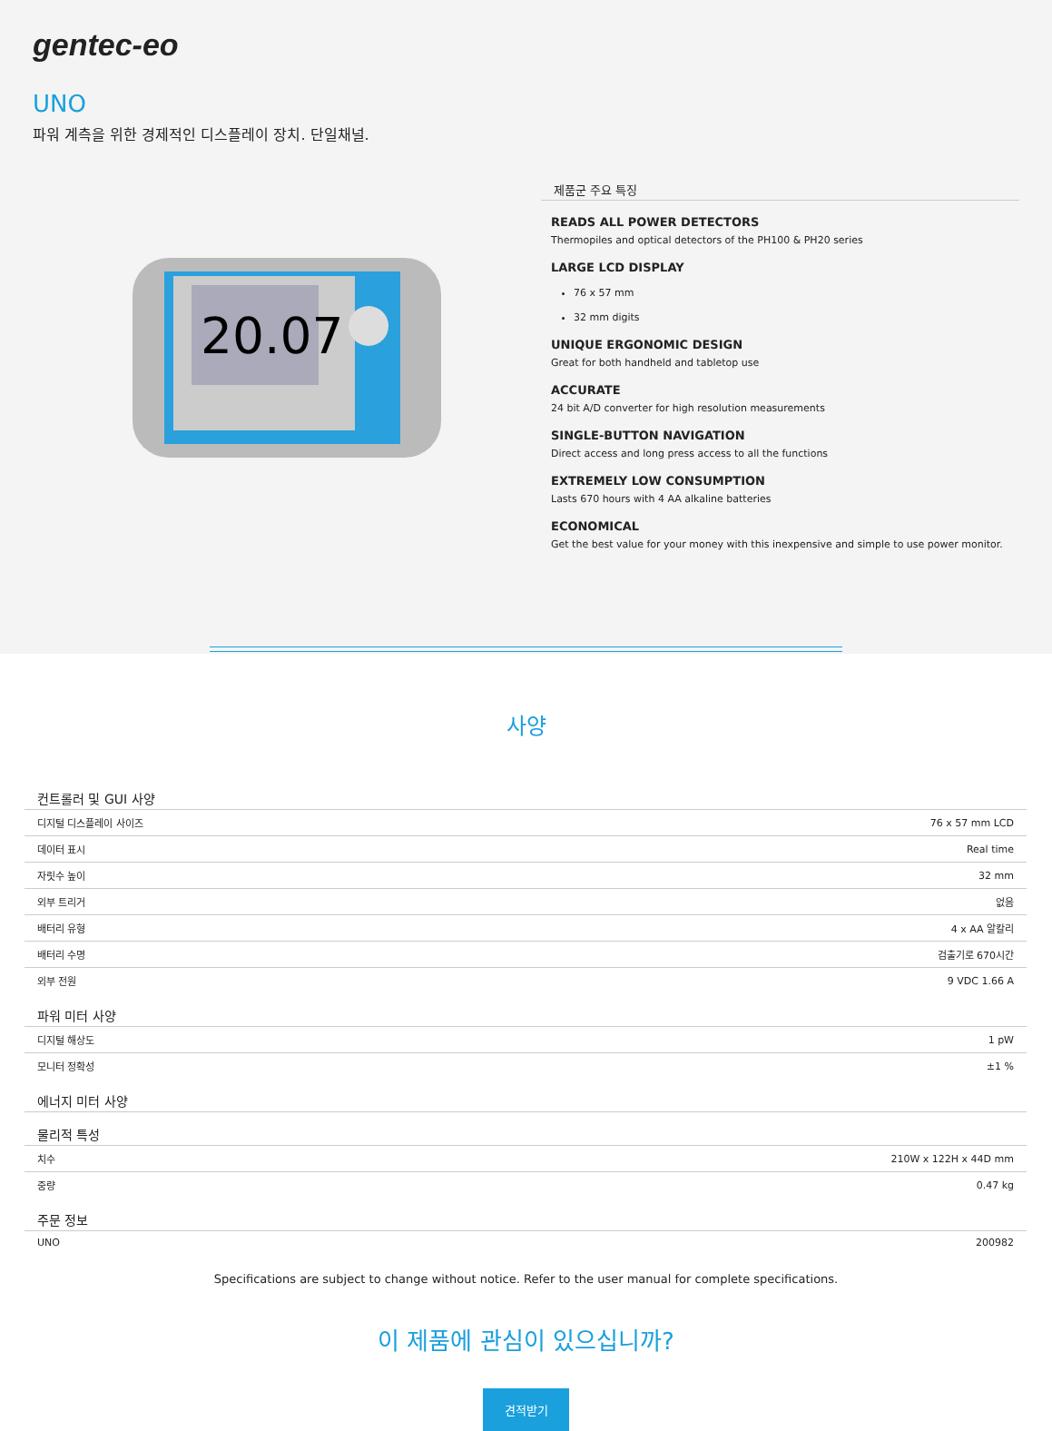gentec-eo
UNO
파워 계측을 위한 경제적인 디스플레이 장치. 단일채널.
20.07
제품군 주요 특징
READS ALL POWER DETECTORS
Thermopiles and optical detectors of the PH100 & PH20 series
LARGE LCD DISPLAY
76 x 57 mm
32 mm digits
UNIQUE ERGONOMIC DESIGN
Great for both handheld and tabletop use
ACCURATE
24 bit A/D converter for high resolution measurements
SINGLE-BUTTON NAVIGATION
Direct access and long press access to all the functions
EXTREMELY LOW CONSUMPTION
Lasts 670 hours with 4 AA alkaline batteries
ECONOMICAL
Get the best value for your money with this inexpensive and simple to use power monitor.
사양
| 컨트롤러 및 GUI 사양 | |
| --- | --- |
| 디지털 디스플레이 사이즈 | 76 x 57 mm LCD |
| 데이터 표시 | Real time |
| 자릿수 높이 | 32 mm |
| 외부 트리거 | 없음 |
| 배터리 유형 | 4 x AA 알칼리 |
| 배터리 수명 | 검출기로 670시간 |
| 외부 전원 | 9 VDC 1.66 A |
| 파워 미터 사양 | |
| 디지털 해상도 | 1 pW |
| 모니터 정확성 | ±1 % |
| 에너지 미터 사양 | |
| 물리적 특성 | |
| 치수 | 210W x 122H x 44D mm |
| 중량 | 0.47 kg |
| 주문 정보 | |
| UNO | 200982 |
Specifications are subject to change without notice. Refer to the user manual for complete specifications.
이 제품에 관심이 있으십니까?
견적받기